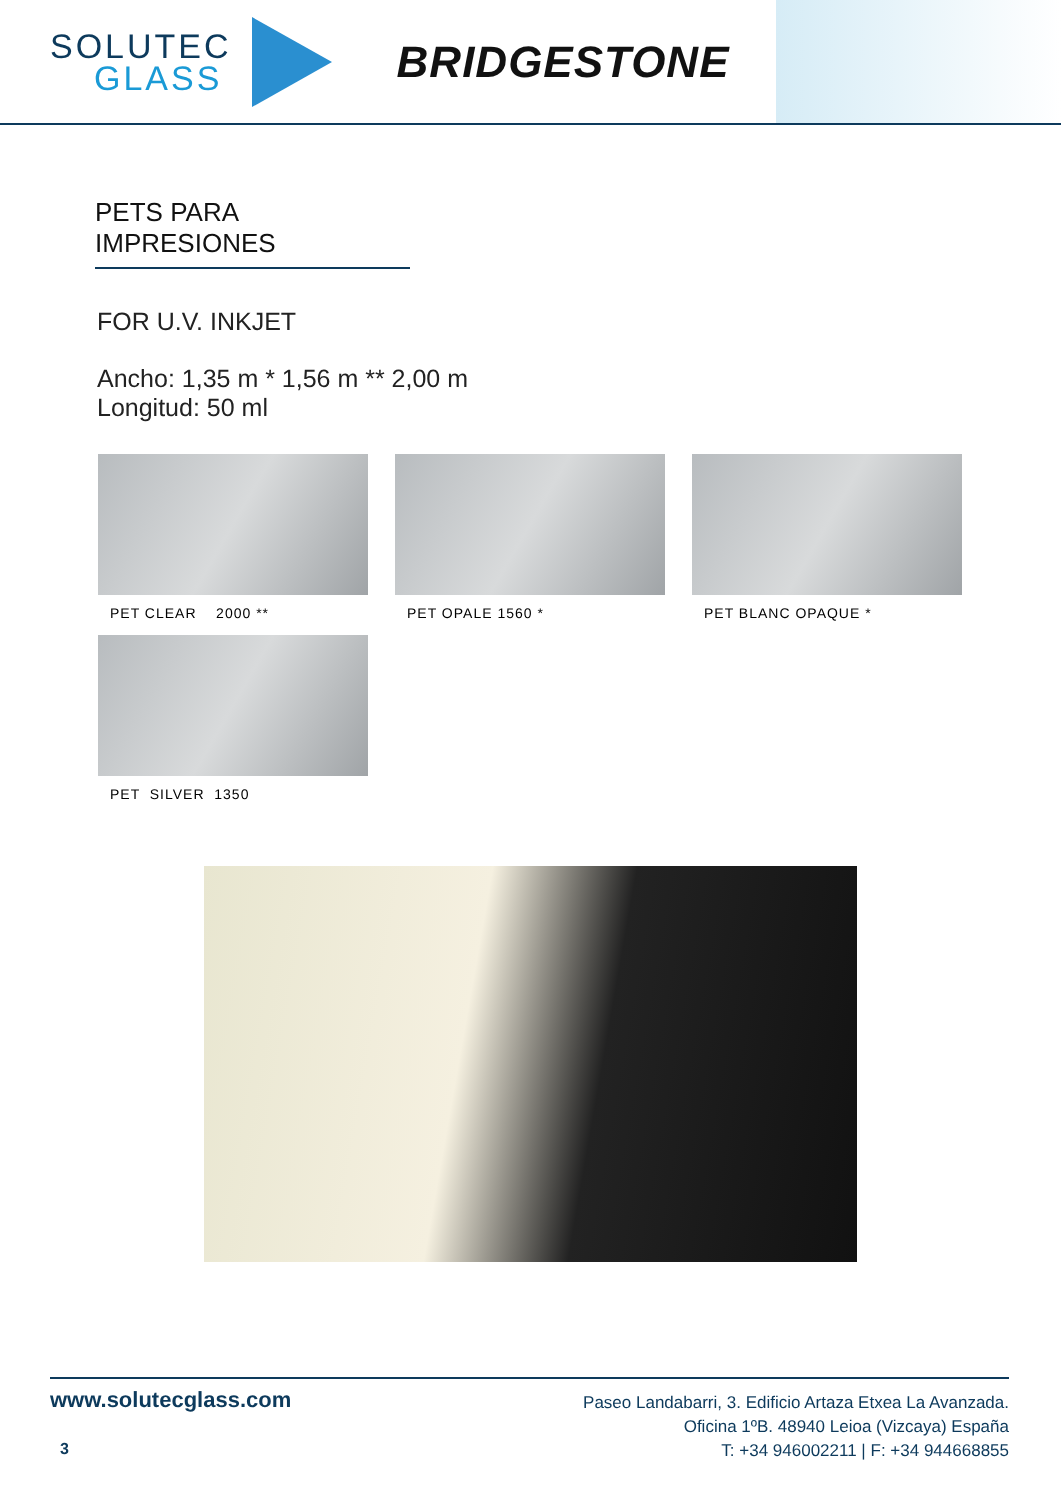SOLUTEC
GLASS
BRIDGESTONE
PETS PARA IMPRESIONES
FOR U.V. INKJET
Ancho: 1,35 m * 1,56 m ** 2,00 m
Longitud: 50 ml
PET CLEAR 2000 **
PET OPALE 1560 *
PET BLANC OPAQUE *
PET SILVER 1350
www.solutecglass.com
Paseo Landabarri, 3. Edificio Artaza Etxea La Avanzada.
Oficina 1ºB. 48940 Leioa (Vizcaya) España
T: +34 946002211 | F: +34 944668855
3